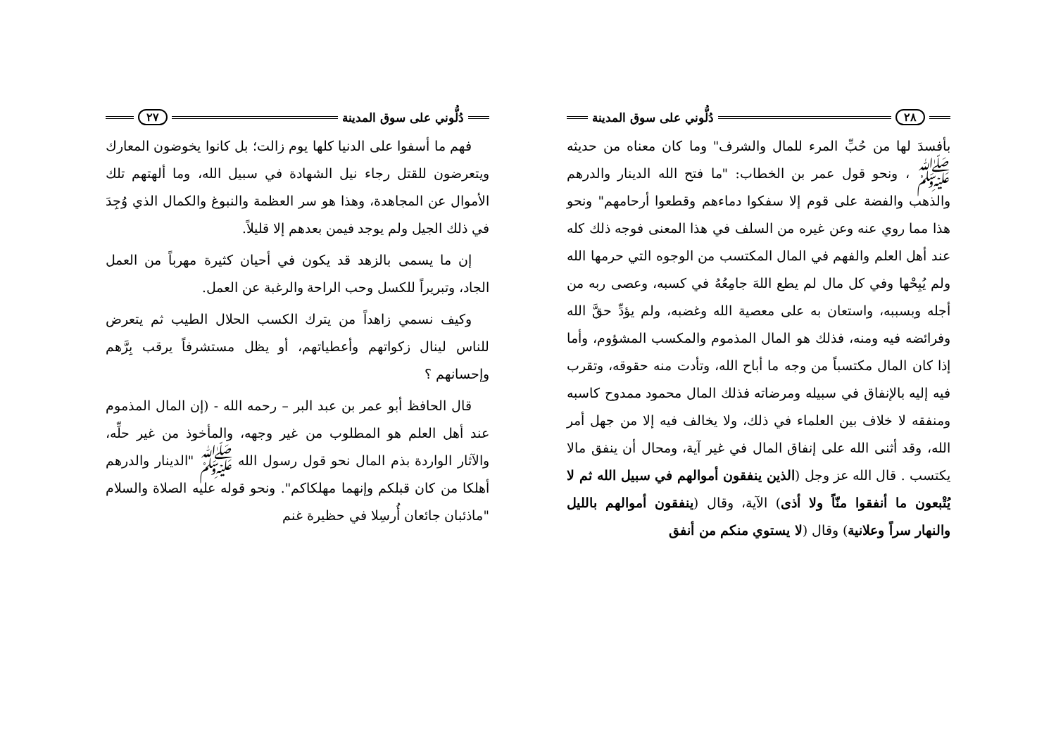دُلُّوني على سوق المدينة ٢٧
فهم ما أسفوا على الدنيا كلها يوم زالت؛ بل كانوا يخوضون المعارك ويتعرضون للقتل رجاء نيل الشهادة في سبيل الله، وما ألهتهم تلك الأموال عن المجاهدة، وهذا هو سر العظمة والنبوغ والكمال الذي وُجِدَ في ذلك الجيل ولم يوجد فيمن بعدهم إلا قليلاً.
إن ما يسمى بالزهد قد يكون في أحيان كثيرة مهرباً من العمل الجاد، وتبريراً للكسل وحب الراحة والرغبة عن العمل.
وكيف نسمي زاهداً من يترك الكسب الحلال الطيب ثم يتعرض للناس لينال زكواتهم وأعطياتهم، أو يظل مستشرفاً يرقب بِرَّهم وإحسانهم ؟
قال الحافظ أبو عمر بن عبد البر – رحمه الله - (إن المال المذموم عند أهل العلم هو المطلوب من غير وجهه، والمأخوذ من غير حلِّه، والآثار الواردة بذم المال نحو قول رسول الله ﷺ "الدينار والدرهم أهلكا من كان قبلكم وإنهما مهلكاكم". ونحو قوله عليه الصلاة والسلام "ماذئبان جائعان أُرسِلا في حظيرة غنم
٢٨ دُلُّوني على سوق المدينة
بأفسدَ لها من حُبِّ المرء للمال والشرف" وما كان معناه من حديثه ﷺ ، ونحو قول عمر بن الخطاب: "ما فتح الله الدينار والدرهم والذهب والفضة على قوم إلا سفكوا دماءهم وقطعوا أرحامهم" ونحو هذا مما روي عنه وعن غيره من السلف في هذا المعنى فوجه ذلك كله عند أهل العلم والفهم في المال المكتسب من الوجوه التي حرمها الله ولم يُبِحْها وفي كل مال لم يطع اللهَ جامِعُهُ في كسبه، وعصى ربه من أجله وبسببه، واستعان به على معصية الله وغضبه، ولم يؤدِّ حقَّ الله وفرائضه فيه ومنه، فذلك هو المال المذموم والمكسب المشؤوم، وأما إذا كان المال مكتسباً من وجه ما أباح الله، وتأدت منه حقوقه، وتقرب فيه إليه بالإنفاق في سبيله ومرضاته فذلك المال محمود ممدوح كاسبه ومنفقه لا خلاف بين العلماء في ذلك، ولا يخالف فيه إلا من جهل أمر الله، وقد أثنى الله على إنفاق المال في غير آية، ومحال أن ينفق مالا يكتسب . قال الله عز وجل (الذين ينفقون أموالهم في سبيل الله ثم لا يُتْبعون ما أنفقوا منّاً ولا أذى) الآية، وقال (ينفقون أموالهم بالليل والنهار سراً وعلانية) وقال (لا يستوي منكم من أنفق